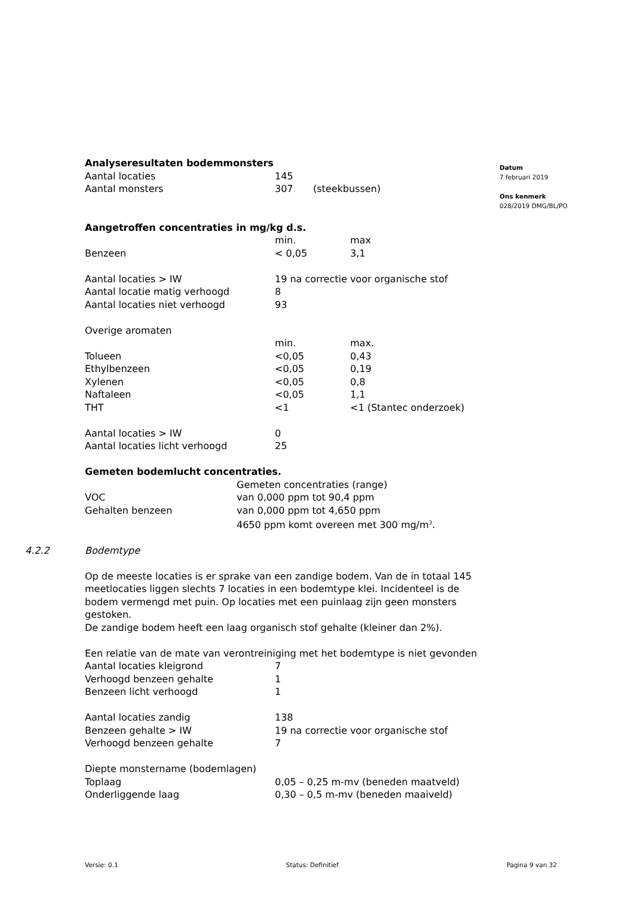Datum
7 februari 2019
Ons kenmerk
028/2019 DMG/BL/PO
Analyseresultaten bodemmonsters
| Aantal locaties | 145 | |
| Aantal monsters | 307 | (steekbussen) |
Aangetroffen concentraties in mg/kg d.s.
| | min. | max |
| Benzeen | < 0,05 | 3,1 |
| Aantal locaties > IW | 19 na correctie voor organische stof | |
| Aantal locatie matig verhoogd | 8 | |
| Aantal locaties niet verhoogd | 93 | |
| Overige aromaten | | |
| | min. | max. |
| Tolueen | <0,05 | 0,43 |
| Ethylbenzeen | <0,05 | 0,19 |
| Xylenen | <0,05 | 0,8 |
| Naftaleen | <0,05 | 1,1 |
| THT | <1 | <1 (Stantec onderzoek) |
| Aantal locaties > IW | 0 | |
| Aantal locaties licht verhoogd | 25 | |
Gemeten bodemlucht concentraties.
| | Gemeten concentraties (range) |
| VOC | van 0,000 ppm tot 90,4 ppm |
| Gehalten benzeen | van 0,000 ppm tot 4,650 ppm |
| | 4650 ppm komt overeen met 300 mg/m<sup>3</sup>. |
4.2.2 Bodemtype
Op de meeste locaties is er sprake van een zandige bodem. Van de in totaal 145 meetlocaties liggen slechts 7 locaties in een bodemtype klei. Incidenteel is de bodem vermengd met puin. Op locaties met een puinlaag zijn geen monsters gestoken.
De zandige bodem heeft een laag organisch stof gehalte (kleiner dan 2%).
Een relatie van de mate van verontreiniging met het bodemtype is niet gevonden
| Aantal locaties kleigrond | 7 |
| Verhoogd benzeen gehalte | 1 |
| Benzeen licht verhoogd | 1 |
| Aantal locaties zandig | 138 |
| Benzeen gehalte > IW | 19 na correctie voor organische stof |
| Verhoogd benzeen gehalte | 7 |
| Diepte monstername (bodemlagen) | |
| Toplaag | 0,05 – 0,25 m-mv (beneden maatveld) |
| Onderliggende laag | 0,30 – 0,5 m-mv (beneden maaiveld) |
Versie: 0.1 Status: Definitief Pagina 9 van 32